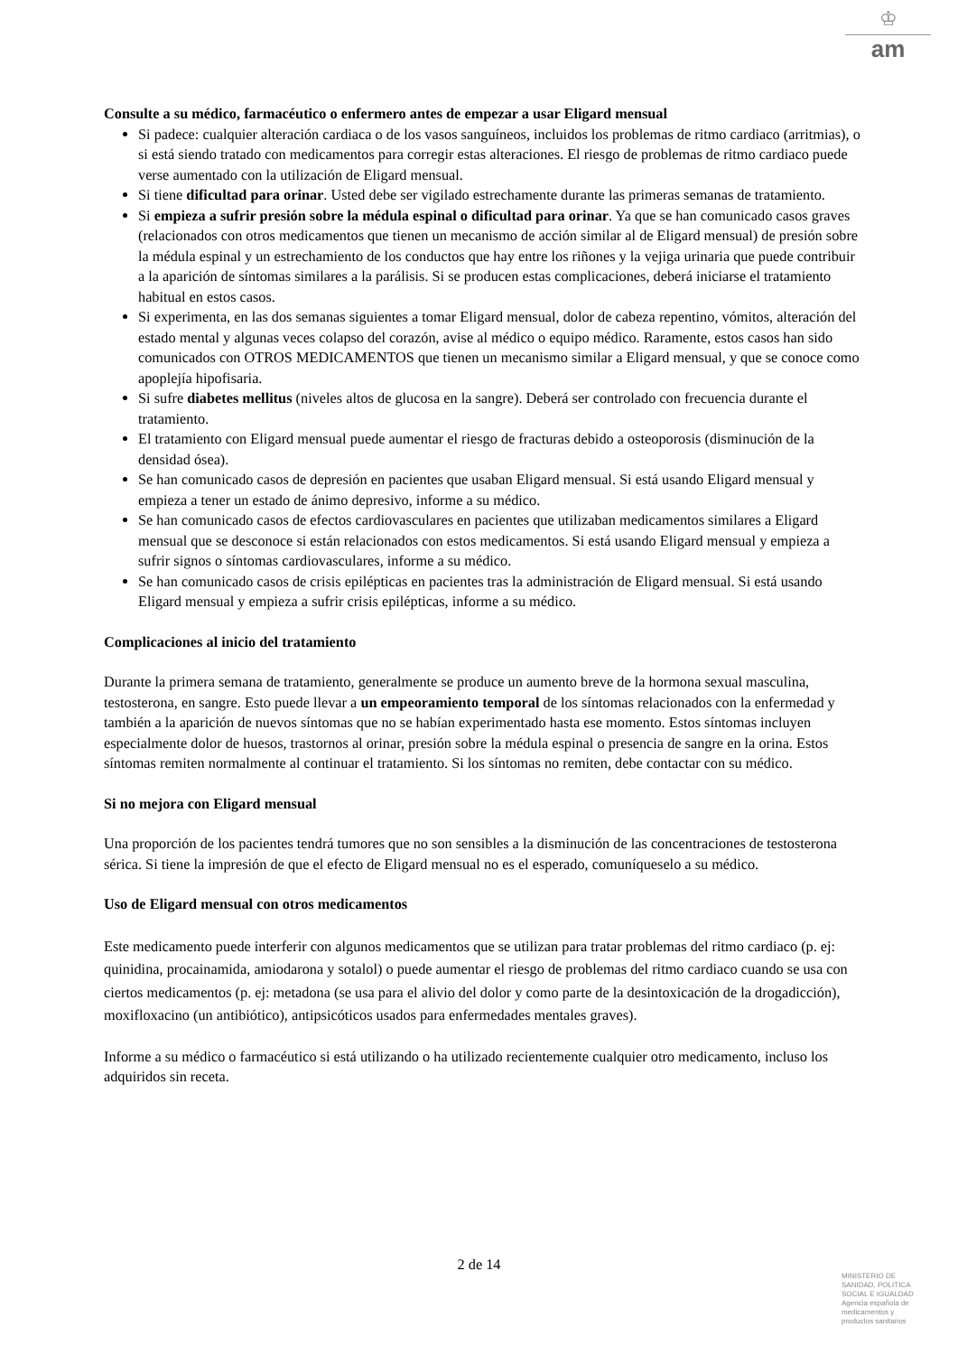♔
am
Consulte a su médico, farmacéutico o enfermero antes de empezar a usar Eligard mensual
Si padece: cualquier alteración cardiaca o de los vasos sanguíneos, incluidos los problemas de ritmo cardiaco (arritmias), o si está siendo tratado con medicamentos para corregir estas alteraciones. El riesgo de problemas de ritmo cardiaco puede verse aumentado con la utilización de Eligard mensual.
Si tiene dificultad para orinar. Usted debe ser vigilado estrechamente durante las primeras semanas de tratamiento.
Si empieza a sufrir presión sobre la médula espinal o dificultad para orinar. Ya que se han comunicado casos graves (relacionados con otros medicamentos que tienen un mecanismo de acción similar al de Eligard mensual) de presión sobre la médula espinal y un estrechamiento de los conductos que hay entre los riñones y la vejiga urinaria que puede contribuir a la aparición de síntomas similares a la parálisis. Si se producen estas complicaciones, deberá iniciarse el tratamiento habitual en estos casos.
Si experimenta, en las dos semanas siguientes a tomar Eligard mensual, dolor de cabeza repentino, vómitos, alteración del estado mental y algunas veces colapso del corazón, avise al médico o equipo médico. Raramente, estos casos han sido comunicados con OTROS MEDICAMENTOS que tienen un mecanismo similar a Eligard mensual, y que se conoce como apoplejía hipofisaria.
Si sufre diabetes mellitus (niveles altos de glucosa en la sangre). Deberá ser controlado con frecuencia durante el tratamiento.
El tratamiento con Eligard mensual puede aumentar el riesgo de fracturas debido a osteoporosis (disminución de la densidad ósea).
Se han comunicado casos de depresión en pacientes que usaban Eligard mensual. Si está usando Eligard mensual y empieza a tener un estado de ánimo depresivo, informe a su médico.
Se han comunicado casos de efectos cardiovasculares en pacientes que utilizaban medicamentos similares a Eligard mensual que se desconoce si están relacionados con estos medicamentos. Si está usando Eligard mensual y empieza a sufrir signos o síntomas cardiovasculares, informe a su médico.
Se han comunicado casos de crisis epilépticas en pacientes tras la administración de Eligard mensual. Si está usando Eligard mensual y empieza a sufrir crisis epilépticas, informe a su médico.
Complicaciones al inicio del tratamiento
Durante la primera semana de tratamiento, generalmente se produce un aumento breve de la hormona sexual masculina, testosterona, en sangre. Esto puede llevar a un empeoramiento temporal de los síntomas relacionados con la enfermedad y también a la aparición de nuevos síntomas que no se habían experimentado hasta ese momento. Estos síntomas incluyen especialmente dolor de huesos, trastornos al orinar, presión sobre la médula espinal o presencia de sangre en la orina. Estos síntomas remiten normalmente al continuar el tratamiento. Si los síntomas no remiten, debe contactar con su médico.
Si no mejora con Eligard mensual
Una proporción de los pacientes tendrá tumores que no son sensibles a la disminución de las concentraciones de testosterona sérica. Si tiene la impresión de que el efecto de Eligard mensual no es el esperado, comuníqueselo a su médico.
Uso de Eligard mensual con otros medicamentos
Este medicamento puede interferir con algunos medicamentos que se utilizan para tratar problemas del ritmo cardiaco (p. ej: quinidina, procainamida, amiodarona y sotalol) o puede aumentar el riesgo de problemas del ritmo cardiaco cuando se usa con ciertos medicamentos (p. ej: metadona (se usa para el alivio del dolor y como parte de la desintoxicación de la drogadicción), moxifloxacino (un antibiótico), antipsicóticos usados para enfermedades mentales graves).
Informe a su médico o farmacéutico si está utilizando o ha utilizado recientemente cualquier otro medicamento, incluso los adquiridos sin receta.
2 de 14
MINISTERIO DE
SANIDAD, POLITICA
SOCIAL E IGUALDAD
Agencia española de
medicamentos y
productos sanitarios